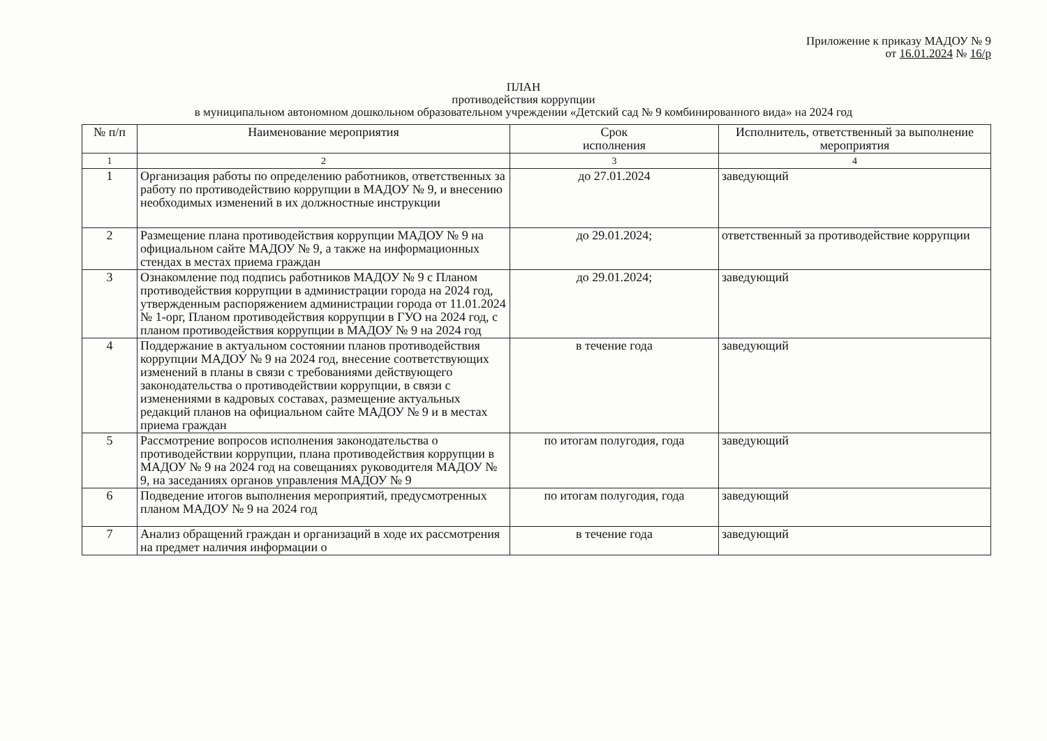Приложение к приказу МАДОУ № 9
от 16.01.2024 № 16/р
ПЛАН
противодействия коррупции
в муниципальном автономном дошкольном образовательном учреждении «Детский сад № 9 комбинированного вида» на 2024 год
| № п/п | Наименование мероприятия | Срок исполнения | Исполнитель, ответственный за выполнение мероприятия |
| --- | --- | --- | --- |
| 1 | 2 | 3 | 4 |
| 1 | Организация работы по определению работников, ответственных за работу по противодействию коррупции в МАДОУ № 9, и внесению необходимых изменений в их должностные инструкции | до 27.01.2024 | заведующий |
| 2 | Размещение плана противодействия коррупции МАДОУ № 9 на официальном сайте МАДОУ № 9, а также на информационных стендах в местах приема граждан | до 29.01.2024; | ответственный за противодействие коррупции |
| 3 | Ознакомление под подпись работников МАДОУ № 9 с Планом противодействия коррупции в администрации города на 2024 год, утвержденным распоряжением администрации города от 11.01.2024 № 1-орг, Планом противодействия коррупции в ГУО на 2024 год, с планом противодействия коррупции в МАДОУ № 9 на 2024 год | до 29.01.2024; | заведующий |
| 4 | Поддержание в актуальном состоянии планов противодействия коррупции МАДОУ № 9 на 2024 год, внесение соответствующих изменений в планы в связи с требованиями действующего законодательства о противодействии коррупции, в связи с изменениями в кадровых составах, размещение актуальных редакций планов на официальном сайте МАДОУ № 9 и в местах приема граждан | в течение года | заведующий |
| 5 | Рассмотрение вопросов исполнения законодательства о противодействии коррупции, плана противодействия коррупции в МАДОУ № 9 на 2024 год на совещаниях руководителя МАДОУ № 9, на заседаниях органов управления МАДОУ № 9 | по итогам полугодия, года | заведующий |
| 6 | Подведение итогов выполнения мероприятий, предусмотренных планом МАДОУ № 9 на 2024 год | по итогам полугодия, года | заведующий |
| 7 | Анализ обращений граждан и организаций в ходе их рассмотрения на предмет наличия информации о | в течение года | заведующий |